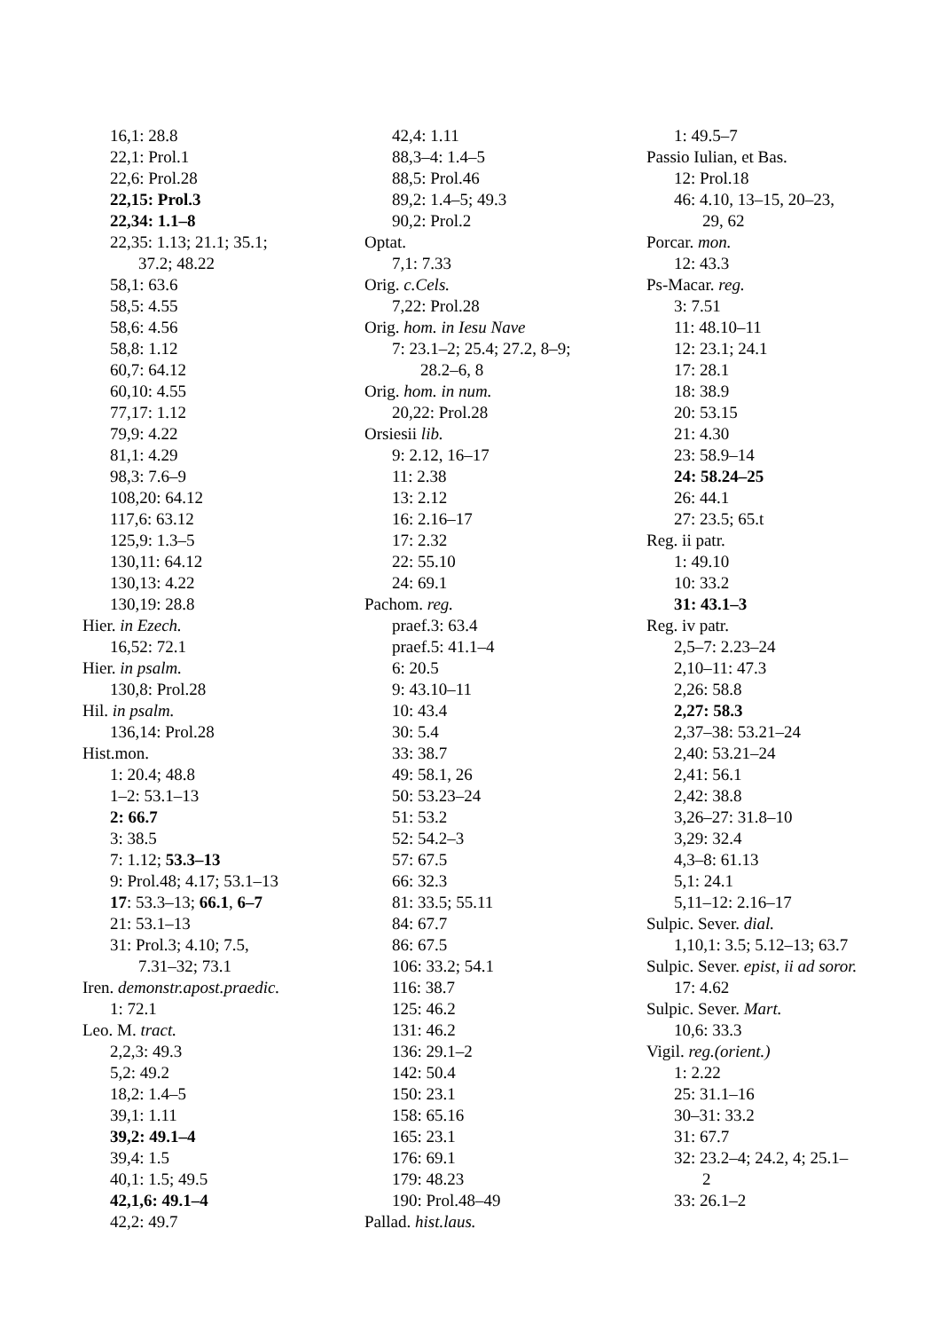16,1: 28.8
22,1: Prol.1
22,6: Prol.28
22,15: Prol.3
22,34: 1.1–8
22,35: 1.13; 21.1; 35.1;
37.2; 48.22
58,1: 63.6
58,5: 4.55
58,6: 4.56
58,8: 1.12
60,7: 64.12
60,10: 4.55
77,17: 1.12
79,9: 4.22
81,1: 4.29
98,3: 7.6–9
108,20: 64.12
117,6: 63.12
125,9: 1.3–5
130,11: 64.12
130,13: 4.22
130,19: 28.8
Hier. in Ezech.
16,52: 72.1
Hier. in psalm.
130,8: Prol.28
Hil. in psalm.
136,14: Prol.28
Hist.mon.
1: 20.4; 48.8
1–2: 53.1–13
2: 66.7
3: 38.5
7: 1.12; 53.3–13
9: Prol.48; 4.17; 53.1–13
17: 53.3–13; 66.1, 6–7
21: 53.1–13
31: Prol.3; 4.10; 7.5,
7.31–32; 73.1
Iren. demonstr.apost.praedic.
1: 72.1
Leo. M. tract.
2,2,3: 49.3
5,2: 49.2
18,2: 1.4–5
39,1: 1.11
39,2: 49.1–4
39,4: 1.5
40,1: 1.5; 49.5
42,1,6: 49.1–4
42,2: 49.7
42,4: 1.11
88,3–4: 1.4–5
88,5: Prol.46
89,2: 1.4–5; 49.3
90,2: Prol.2
Optat.
7,1: 7.33
Orig. c.Cels.
7,22: Prol.28
Orig. hom. in Iesu Nave
7: 23.1–2; 25.4; 27.2, 8–9;
28.2–6, 8
Orig. hom. in num.
20,22: Prol.28
Orsiesii lib.
9: 2.12, 16–17
11: 2.38
13: 2.12
16: 2.16–17
17: 2.32
22: 55.10
24: 69.1
Pachom. reg.
praef.3: 63.4
praef.5: 41.1–4
6: 20.5
9: 43.10–11
10: 43.4
30: 5.4
33: 38.7
49: 58.1, 26
50: 53.23–24
51: 53.2
52: 54.2–3
57: 67.5
66: 32.3
81: 33.5; 55.11
84: 67.7
86: 67.5
106: 33.2; 54.1
116: 38.7
125: 46.2
131: 46.2
136: 29.1–2
142: 50.4
150: 23.1
158: 65.16
165: 23.1
176: 69.1
179: 48.23
190: Prol.48–49
Pallad. hist.laus.
1: 49.5–7
Passio Iulian, et Bas.
12: Prol.18
46: 4.10, 13–15, 20–23,
29, 62
Porcar. mon.
12: 43.3
Ps-Macar. reg.
3: 7.51
11: 48.10–11
12: 23.1; 24.1
17: 28.1
18: 38.9
20: 53.15
21: 4.30
23: 58.9–14
24: 58.24–25
26: 44.1
27: 23.5; 65.t
Reg. ii patr.
1: 49.10
10: 33.2
31: 43.1–3
Reg. iv patr.
2,5–7: 2.23–24
2,10–11: 47.3
2,26: 58.8
2,27: 58.3
2,37–38: 53.21–24
2,40: 53.21–24
2,41: 56.1
2,42: 38.8
3,26–27: 31.8–10
3,29: 32.4
4,3–8: 61.13
5,1: 24.1
5,11–12: 2.16–17
Sulpic. Sever. dial.
1,10,1: 3.5; 5.12–13; 63.7
Sulpic. Sever. epist, ii ad soror.
17: 4.62
Sulpic. Sever. Mart.
10,6: 33.3
Vigil. reg.(orient.)
1: 2.22
25: 31.1–16
30–31: 33.2
31: 67.7
32: 23.2–4; 24.2, 4; 25.1–
2
33: 26.1–2